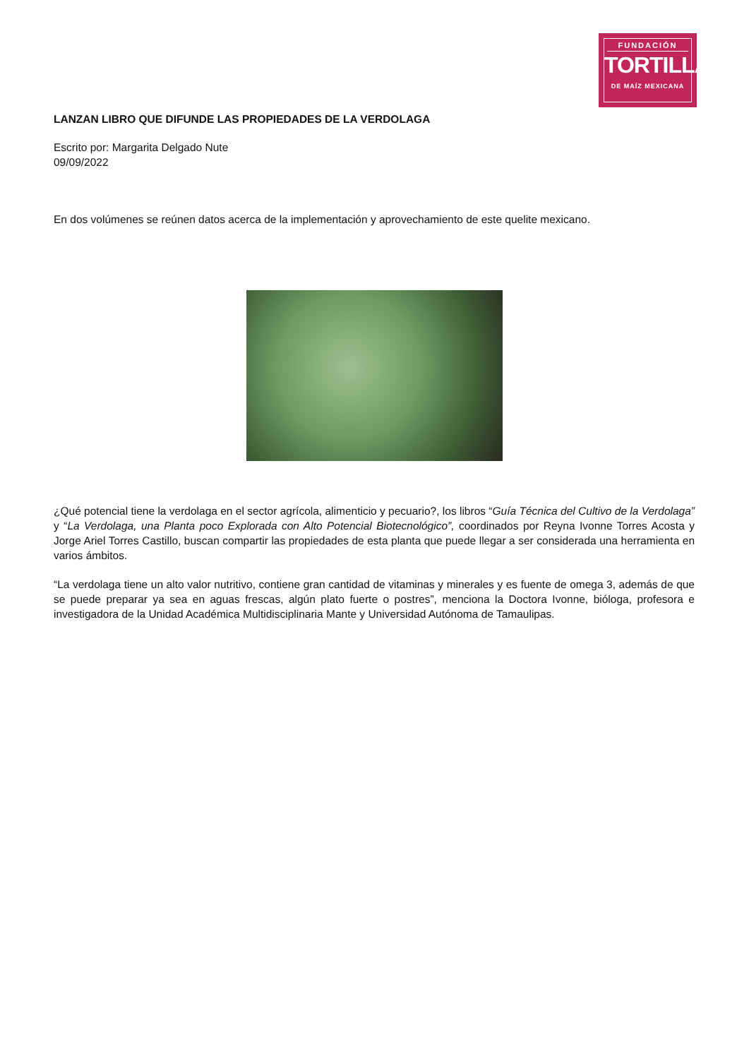FUNDACIÓN
TORTILLA
DE MAÍZ MEXICANA
LANZAN LIBRO QUE DIFUNDE LAS PROPIEDADES DE LA VERDOLAGA
Escrito por: Margarita Delgado Nute
09/09/2022
En dos volúmenes se reúnen datos acerca de la implementación y aprovechamiento de este quelite mexicano.
¿Qué potencial tiene la verdolaga en el sector agrícola, alimenticio y pecuario?, los libros “Guía Técnica del Cultivo de la Verdolaga” y “La Verdolaga, una Planta poco Explorada con Alto Potencial Biotecnológico”, coordinados por Reyna Ivonne Torres Acosta y Jorge Ariel Torres Castillo, buscan compartir las propiedades de esta planta que puede llegar a ser considerada una herramienta en varios ámbitos.
“La verdolaga tiene un alto valor nutritivo, contiene gran cantidad de vitaminas y minerales y es fuente de omega 3, además de que se puede preparar ya sea en aguas frescas, algún plato fuerte o postres”, menciona la Doctora Ivonne, bióloga, profesora e investigadora de la Unidad Académica Multidisciplinaria Mante y Universidad Autónoma de Tamaulipas.